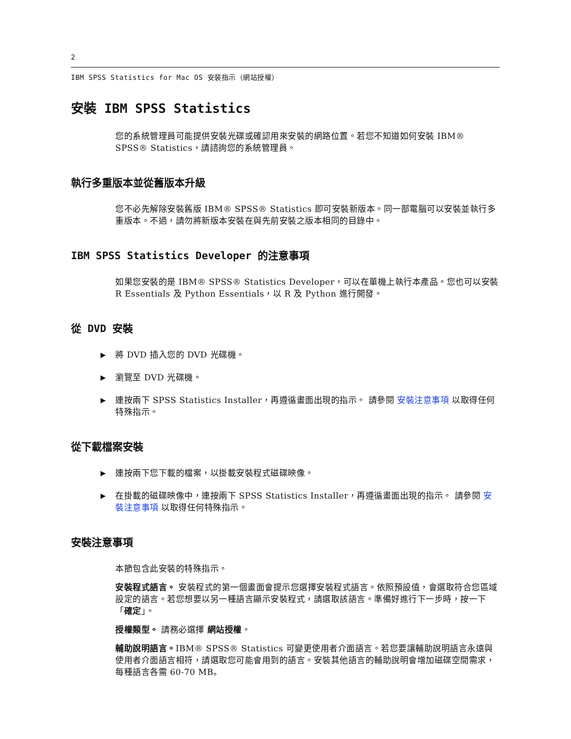2
IBM SPSS Statistics for Mac OS 安裝指示（網站授權）
安裝 IBM SPSS Statistics
您的系統管理員可能提供安裝光碟或確認用來安裝的網路位置。若您不知道如何安裝 IBM® SPSS® Statistics，請諮詢您的系統管理員。
執行多重版本並從舊版本升級
您不必先解除安裝舊版 IBM® SPSS® Statistics 即可安裝新版本。同一部電腦可以安裝並執行多重版本。不過，請勿將新版本安裝在與先前安裝之版本相同的目錄中。
IBM SPSS Statistics Developer 的注意事項
如果您安裝的是 IBM® SPSS® Statistics Developer，可以在單機上執行本產品。您也可以安裝 R Essentials 及 Python Essentials，以 R 及 Python 進行開發。
從 DVD 安裝
▶ 將 DVD 插入您的 DVD 光碟機。
▶ 瀏覽至 DVD 光碟機。
▶ 連按兩下 SPSS Statistics Installer，再遵循畫面出現的指示。 請參閱 安裝注意事項 以取得任何特殊指示。
從下載檔案安裝
▶ 連按兩下您下載的檔案，以掛載安裝程式磁碟映像。
▶ 在掛載的磁碟映像中，連按兩下 SPSS Statistics Installer，再遵循畫面出現的指示。 請參閱 安裝注意事項 以取得任何特殊指示。
安裝注意事項
本節包含此安裝的特殊指示。
安裝程式語言。 安裝程式的第一個畫面會提示您選擇安裝程式語言。依照預設值，會選取符合您區域設定的語言。若您想要以另一種語言顯示安裝程式，請選取該語言。準備好進行下一步時，按一下「確定」。
授權類型。 請務必選擇 網站授權。
輔助說明語言。IBM® SPSS® Statistics 可變更使用者介面語言。若您要讓輔助說明語言永遠與使用者介面語言相符，請選取您可能會用到的語言。安裝其他語言的輔助說明會增加磁碟空間需求，每種語言各需 60-70 MB。